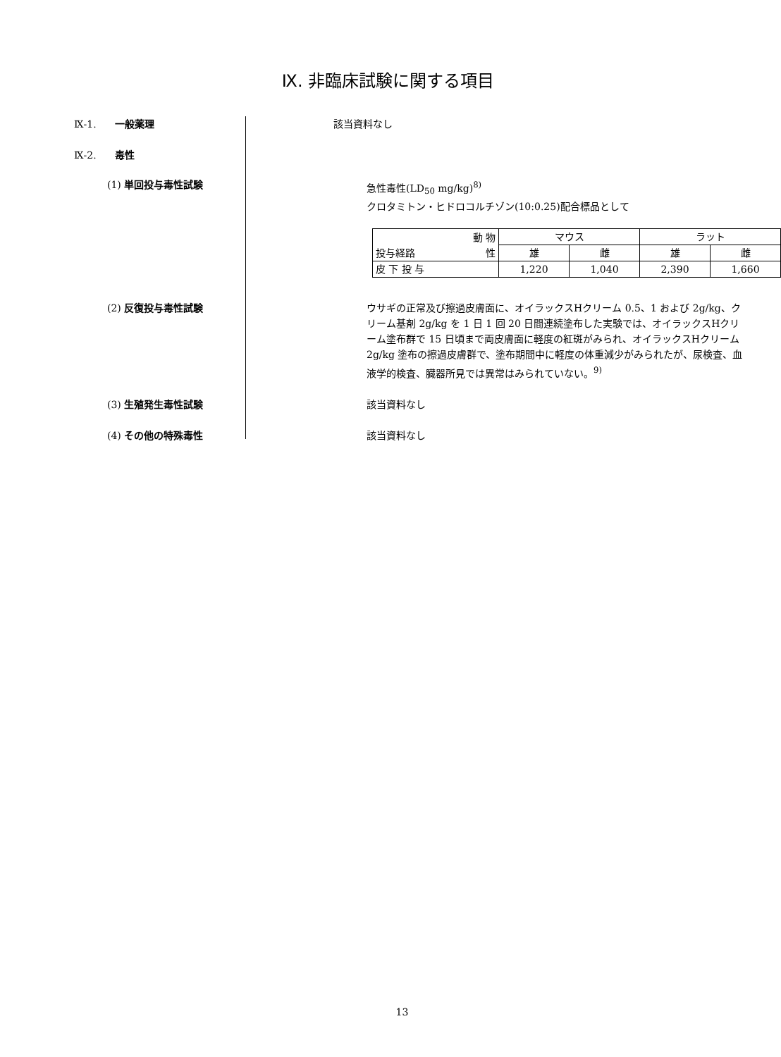Ⅸ. 非臨床試験に関する項目
Ⅸ-1. 一般薬理
該当資料なし
Ⅸ-2. 毒性
(1) 単回投与毒性試験
急性毒性(LD<sub>50</sub> mg/kg)<sup>8)</sup>
クロタミトン・ヒドロコルチゾン(10:0.25)配合標品として
| 動 物 投与経路 性 | マウス | | ラット | |
| --- | --- | --- | --- | --- |
| | 雄 | 雌 | 雄 | 雌 |
| 皮 下 投 与 | 1,220 | 1,040 | 2,390 | 1,660 |
(2) 反復投与毒性試験
ウサギの正常及び擦過皮膚面に、オイラックスHクリーム 0.5、1 および 2g/kg、クリーム基剤 2g/kg を 1 日 1 回 20 日間連続塗布した実験では、オイラックスHクリーム塗布群で 15 日頃まで両皮膚面に軽度の紅斑がみられ、オイラックスHクリーム 2g/kg 塗布の擦過皮膚群で、塗布期間中に軽度の体重減少がみられたが、尿検査、血液学的検査、臓器所見では異常はみられていない。<sup>9)</sup>
(3) 生殖発生毒性試験
該当資料なし
(4) その他の特殊毒性
該当資料なし
13